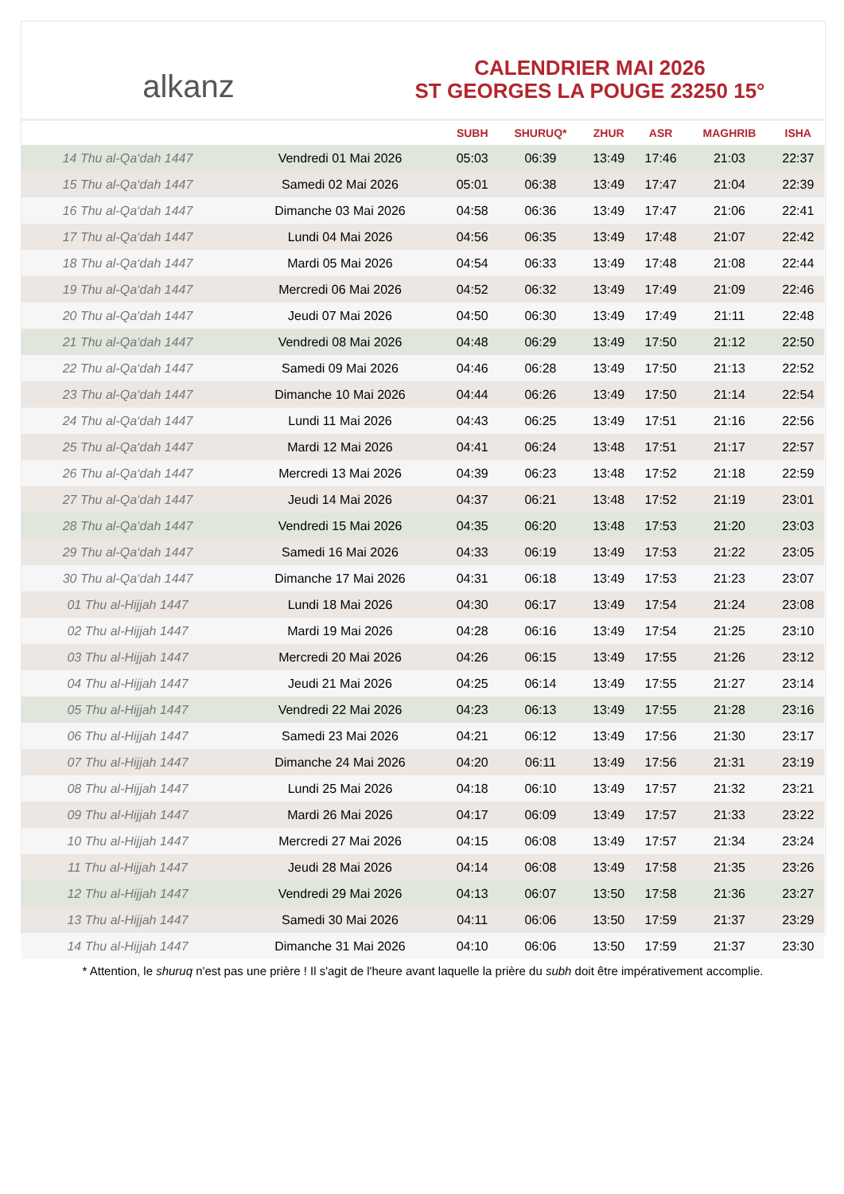alkanz
CALENDRIER MAI 2026
ST GEORGES LA POUGE 23250 15°
| | | SUBH | SHURUQ* | ZHUR | ASR | MAGHRIB | ISHA |
| --- | --- | --- | --- | --- | --- | --- | --- |
| 14 Thu al-Qa‘dah 1447 | Vendredi 01 Mai 2026 | 05:03 | 06:39 | 13:49 | 17:46 | 21:03 | 22:37 |
| 15 Thu al-Qa‘dah 1447 | Samedi 02 Mai 2026 | 05:01 | 06:38 | 13:49 | 17:47 | 21:04 | 22:39 |
| 16 Thu al-Qa‘dah 1447 | Dimanche 03 Mai 2026 | 04:58 | 06:36 | 13:49 | 17:47 | 21:06 | 22:41 |
| 17 Thu al-Qa‘dah 1447 | Lundi 04 Mai 2026 | 04:56 | 06:35 | 13:49 | 17:48 | 21:07 | 22:42 |
| 18 Thu al-Qa‘dah 1447 | Mardi 05 Mai 2026 | 04:54 | 06:33 | 13:49 | 17:48 | 21:08 | 22:44 |
| 19 Thu al-Qa‘dah 1447 | Mercredi 06 Mai 2026 | 04:52 | 06:32 | 13:49 | 17:49 | 21:09 | 22:46 |
| 20 Thu al-Qa‘dah 1447 | Jeudi 07 Mai 2026 | 04:50 | 06:30 | 13:49 | 17:49 | 21:11 | 22:48 |
| 21 Thu al-Qa‘dah 1447 | Vendredi 08 Mai 2026 | 04:48 | 06:29 | 13:49 | 17:50 | 21:12 | 22:50 |
| 22 Thu al-Qa‘dah 1447 | Samedi 09 Mai 2026 | 04:46 | 06:28 | 13:49 | 17:50 | 21:13 | 22:52 |
| 23 Thu al-Qa‘dah 1447 | Dimanche 10 Mai 2026 | 04:44 | 06:26 | 13:49 | 17:50 | 21:14 | 22:54 |
| 24 Thu al-Qa‘dah 1447 | Lundi 11 Mai 2026 | 04:43 | 06:25 | 13:49 | 17:51 | 21:16 | 22:56 |
| 25 Thu al-Qa‘dah 1447 | Mardi 12 Mai 2026 | 04:41 | 06:24 | 13:48 | 17:51 | 21:17 | 22:57 |
| 26 Thu al-Qa‘dah 1447 | Mercredi 13 Mai 2026 | 04:39 | 06:23 | 13:48 | 17:52 | 21:18 | 22:59 |
| 27 Thu al-Qa‘dah 1447 | Jeudi 14 Mai 2026 | 04:37 | 06:21 | 13:48 | 17:52 | 21:19 | 23:01 |
| 28 Thu al-Qa‘dah 1447 | Vendredi 15 Mai 2026 | 04:35 | 06:20 | 13:48 | 17:53 | 21:20 | 23:03 |
| 29 Thu al-Qa‘dah 1447 | Samedi 16 Mai 2026 | 04:33 | 06:19 | 13:49 | 17:53 | 21:22 | 23:05 |
| 30 Thu al-Qa‘dah 1447 | Dimanche 17 Mai 2026 | 04:31 | 06:18 | 13:49 | 17:53 | 21:23 | 23:07 |
| 01 Thu al-Hijjah 1447 | Lundi 18 Mai 2026 | 04:30 | 06:17 | 13:49 | 17:54 | 21:24 | 23:08 |
| 02 Thu al-Hijjah 1447 | Mardi 19 Mai 2026 | 04:28 | 06:16 | 13:49 | 17:54 | 21:25 | 23:10 |
| 03 Thu al-Hijjah 1447 | Mercredi 20 Mai 2026 | 04:26 | 06:15 | 13:49 | 17:55 | 21:26 | 23:12 |
| 04 Thu al-Hijjah 1447 | Jeudi 21 Mai 2026 | 04:25 | 06:14 | 13:49 | 17:55 | 21:27 | 23:14 |
| 05 Thu al-Hijjah 1447 | Vendredi 22 Mai 2026 | 04:23 | 06:13 | 13:49 | 17:55 | 21:28 | 23:16 |
| 06 Thu al-Hijjah 1447 | Samedi 23 Mai 2026 | 04:21 | 06:12 | 13:49 | 17:56 | 21:30 | 23:17 |
| 07 Thu al-Hijjah 1447 | Dimanche 24 Mai 2026 | 04:20 | 06:11 | 13:49 | 17:56 | 21:31 | 23:19 |
| 08 Thu al-Hijjah 1447 | Lundi 25 Mai 2026 | 04:18 | 06:10 | 13:49 | 17:57 | 21:32 | 23:21 |
| 09 Thu al-Hijjah 1447 | Mardi 26 Mai 2026 | 04:17 | 06:09 | 13:49 | 17:57 | 21:33 | 23:22 |
| 10 Thu al-Hijjah 1447 | Mercredi 27 Mai 2026 | 04:15 | 06:08 | 13:49 | 17:57 | 21:34 | 23:24 |
| 11 Thu al-Hijjah 1447 | Jeudi 28 Mai 2026 | 04:14 | 06:08 | 13:49 | 17:58 | 21:35 | 23:26 |
| 12 Thu al-Hijjah 1447 | Vendredi 29 Mai 2026 | 04:13 | 06:07 | 13:50 | 17:58 | 21:36 | 23:27 |
| 13 Thu al-Hijjah 1447 | Samedi 30 Mai 2026 | 04:11 | 06:06 | 13:50 | 17:59 | 21:37 | 23:29 |
| 14 Thu al-Hijjah 1447 | Dimanche 31 Mai 2026 | 04:10 | 06:06 | 13:50 | 17:59 | 21:37 | 23:30 |
* Attention, le shuruq n'est pas une prière ! Il s'agit de l'heure avant laquelle la prière du subh doit être impérativement accomplie.